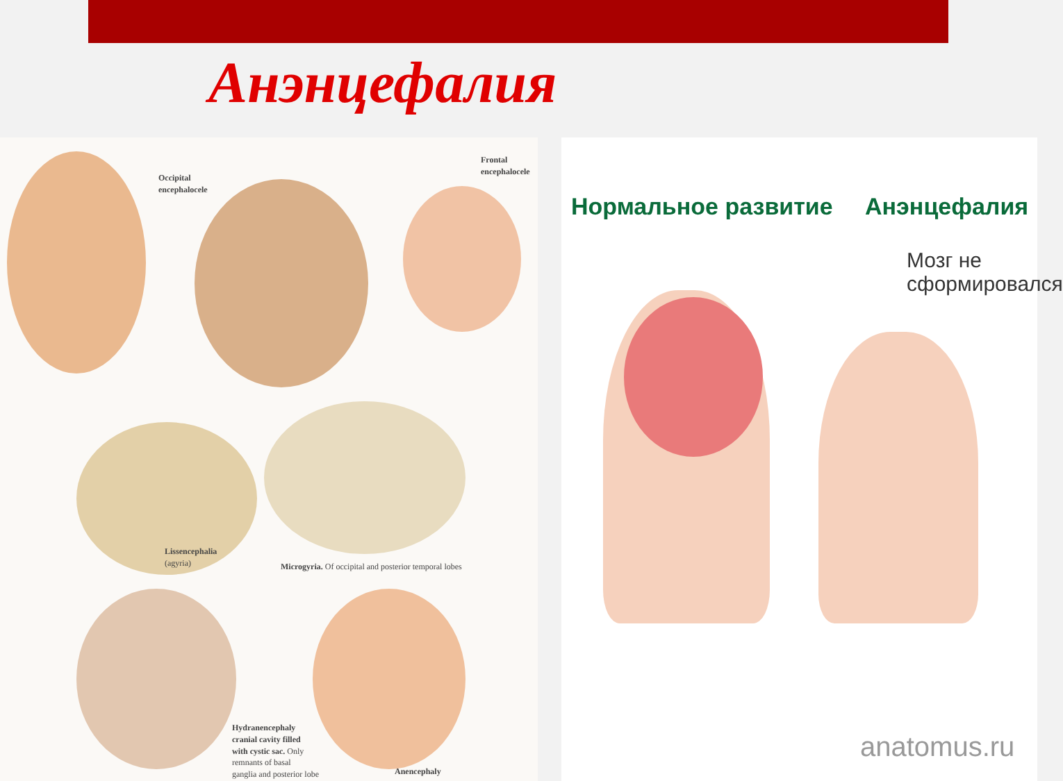Анэнцефалия
Occipital
encephalocele
Frontal
encephalocele
Lissencephalia
(agyria)
Microgyria. Of occipital and posterior temporal lobes
Hydranencephaly
cranial cavity filled
with cystic sac. Only
remnants of basal
ganglia and posterior lobe
Anencephaly
Нормальное развитие Анэнцефалия
Мозг не
сформировался
anatomus.ru